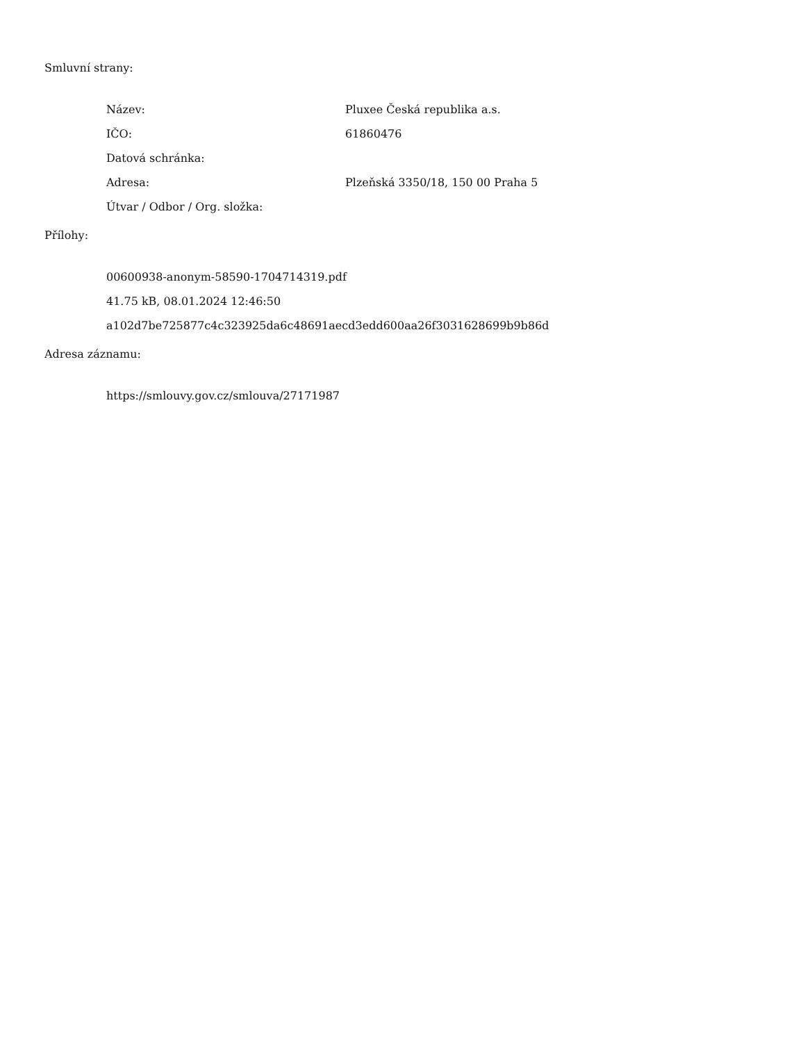Smluvní strany:
Název: Pluxee Česká republika a.s.
IČO: 61860476
Datová schránka:
Adresa: Plzeňská 3350/18, 150 00 Praha 5
Útvar / Odbor / Org. složka:
Přílohy:
00600938-anonym-58590-1704714319.pdf
41.75 kB, 08.01.2024 12:46:50
a102d7be725877c4c323925da6c48691aecd3edd600aa26f3031628699b9b86d
Adresa záznamu:
https://smlouvy.gov.cz/smlouva/27171987